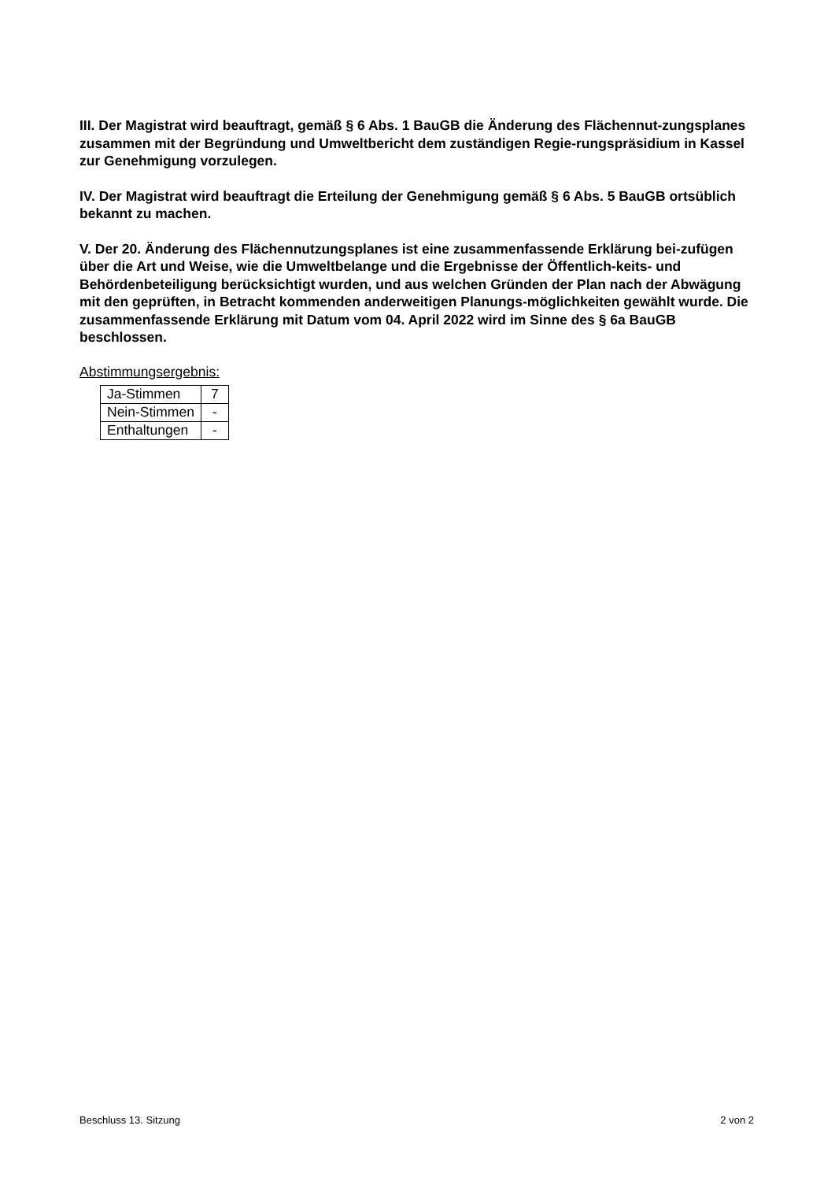III. Der Magistrat wird beauftragt, gemäß § 6 Abs. 1 BauGB die Änderung des Flächennut-zungsplanes zusammen mit der Begründung und Umweltbericht dem zuständigen Regie-rungspräsidium in Kassel zur Genehmigung vorzulegen.
IV. Der Magistrat wird beauftragt die Erteilung der Genehmigung gemäß § 6 Abs. 5 BauGB ortsüblich bekannt zu machen.
V. Der 20. Änderung des Flächennutzungsplanes ist eine zusammenfassende Erklärung bei-zufügen über die Art und Weise, wie die Umweltbelange und die Ergebnisse der Öffentlich-keits- und Behördenbeteiligung berücksichtigt wurden, und aus welchen Gründen der Plan nach der Abwägung mit den geprüften, in Betracht kommenden anderweitigen Planungs-möglichkeiten gewählt wurde. Die zusammenfassende Erklärung mit Datum vom 04. April 2022 wird im Sinne des § 6a BauGB beschlossen.
Abstimmungsergebnis:
| Ja-Stimmen | 7 |
| Nein-Stimmen | - |
| Enthaltungen | - |
Beschluss 13. Sitzung 2 von 2